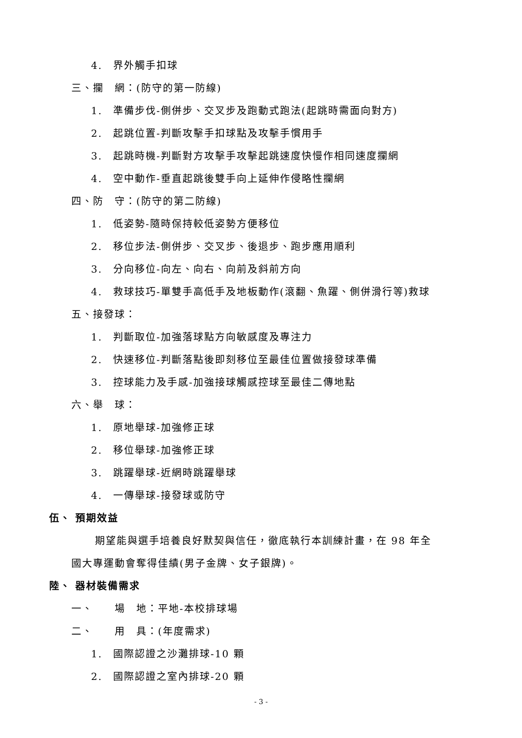4. 界外觸手扣球
三、攔　網：(防守的第一防線)
1. 準備步伐-側併步、交叉步及跑動式跑法(起跳時需面向對方)
2. 起跳位置-判斷攻擊手扣球點及攻擊手慣用手
3. 起跳時機-判斷對方攻擊手攻擊起跳速度快慢作相同速度攔網
4. 空中動作-垂直起跳後雙手向上延伸作侵略性攔網
四、防　守：(防守的第二防線)
1. 低姿勢-隨時保持較低姿勢方便移位
2. 移位步法-側併步、交叉步、後退步、跑步應用順利
3. 分向移位-向左、向右、向前及斜前方向
4. 救球技巧-單雙手高低手及地板動作(滾翻、魚躍、側併滑行等)救球
五、接發球：
1. 判斷取位-加強落球點方向敏感度及專注力
2. 快速移位-判斷落點後即刻移位至最佳位置做接發球準備
3. 控球能力及手感-加強接球觸感控球至最佳二傳地點
六、舉　球：
1. 原地舉球-加強修正球
2. 移位舉球-加強修正球
3. 跳躍舉球-近網時跳躍舉球
4. 一傳舉球-接發球或防守
伍、 預期效益
期望能與選手培養良好默契與信任，徹底執行本訓練計畫，在 98 年全
國大專運動會奪得佳績(男子金牌、女子銀牌)。
陸、 器材裝備需求
一、　　場　地：平地-本校排球場
二、　　用　具：(年度需求)
1. 國際認證之沙灘排球-10 顆
2. 國際認證之室內排球-20 顆
- 3 -